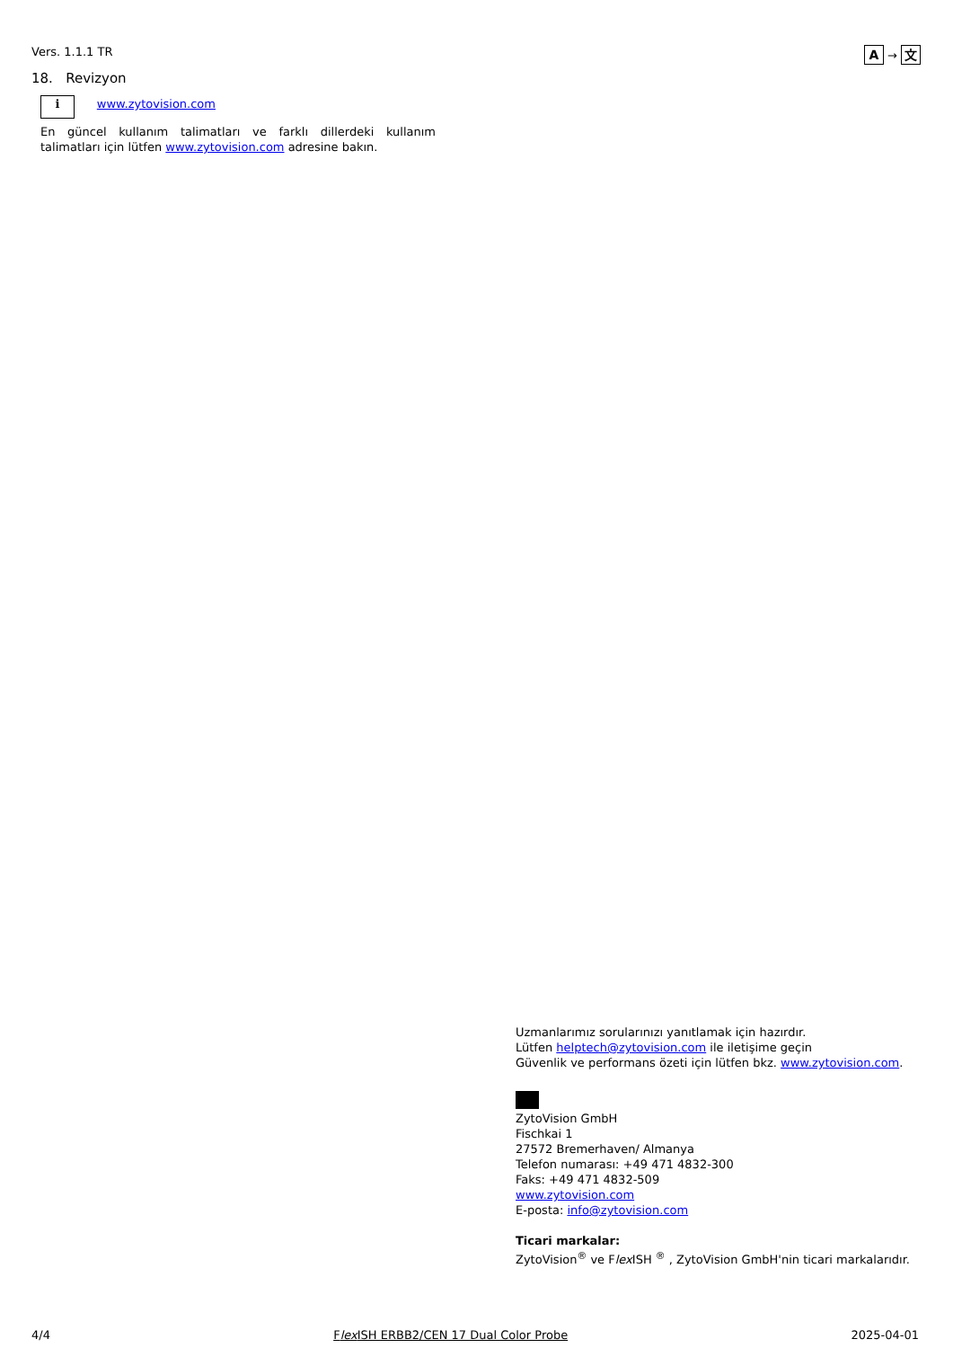Vers. 1.1.1 TR A → 文
18. Revizyon
i www.zytovision.com
En güncel kullanım talimatları ve farklı dillerdeki kullanım talimatları için lütfen www.zytovision.com adresine bakın.
Uzmanlarımız sorularınızı yanıtlamak için hazırdır.
Lütfen helptech@zytovision.com ile iletişime geçin
Güvenlik ve performans özeti için lütfen bkz. www.zytovision.com.
ZytoVision GmbH
Fischkai 1
27572 Bremerhaven/ Almanya
Telefon numarası: +49 471 4832-300
Faks: +49 471 4832-509
www.zytovision.com
E-posta: info@zytovision.com
Ticari markalar:
ZytoVision<sup>®</sup> ve Flex ISH <sup>®</sup> , ZytoVision GmbH'nin ticari markalarıdır.
4/4 Flex ISH ERBB2/CEN 17 Dual Color Probe 2025-04-01